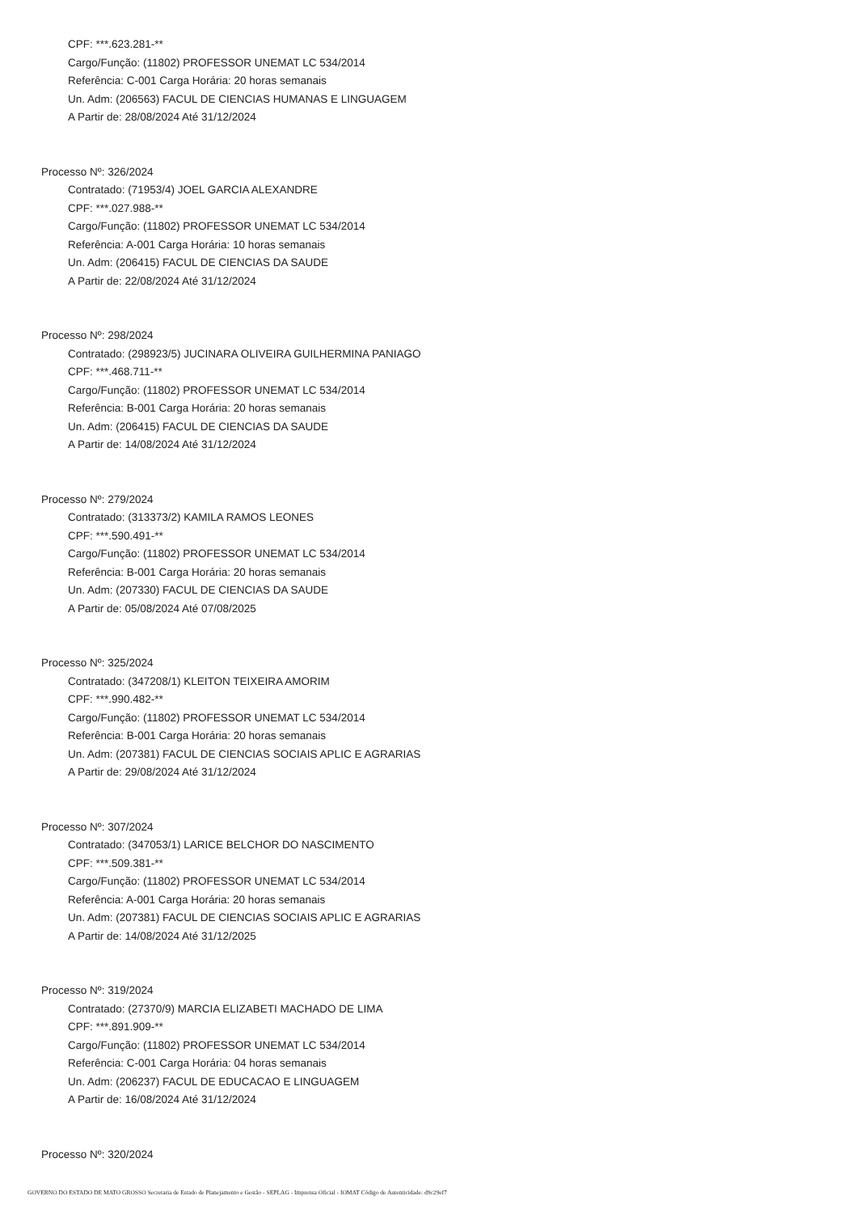CPF: ***.623.281-**
Cargo/Função: (11802) PROFESSOR UNEMAT LC 534/2014
Referência: C-001 Carga Horária: 20 horas semanais
Un. Adm: (206563) FACUL DE CIENCIAS HUMANAS E LINGUAGEM
A Partir de: 28/08/2024 Até 31/12/2024
Processo Nº: 326/2024
Contratado: (71953/4) JOEL GARCIA ALEXANDRE
CPF: ***.027.988-**
Cargo/Função: (11802) PROFESSOR UNEMAT LC 534/2014
Referência: A-001 Carga Horária: 10 horas semanais
Un. Adm: (206415) FACUL DE CIENCIAS DA SAUDE
A Partir de: 22/08/2024 Até 31/12/2024
Processo Nº: 298/2024
Contratado: (298923/5) JUCINARA OLIVEIRA GUILHERMINA PANIAGO
CPF: ***.468.711-**
Cargo/Função: (11802) PROFESSOR UNEMAT LC 534/2014
Referência: B-001 Carga Horária: 20 horas semanais
Un. Adm: (206415) FACUL DE CIENCIAS DA SAUDE
A Partir de: 14/08/2024 Até 31/12/2024
Processo Nº: 279/2024
Contratado: (313373/2) KAMILA RAMOS LEONES
CPF: ***.590.491-**
Cargo/Função: (11802) PROFESSOR UNEMAT LC 534/2014
Referência: B-001 Carga Horária: 20 horas semanais
Un. Adm: (207330) FACUL DE CIENCIAS DA SAUDE
A Partir de: 05/08/2024 Até 07/08/2025
Processo Nº: 325/2024
Contratado: (347208/1) KLEITON TEIXEIRA AMORIM
CPF: ***.990.482-**
Cargo/Função: (11802) PROFESSOR UNEMAT LC 534/2014
Referência: B-001 Carga Horária: 20 horas semanais
Un. Adm: (207381) FACUL DE CIENCIAS SOCIAIS APLIC E AGRARIAS
A Partir de: 29/08/2024 Até 31/12/2024
Processo Nº: 307/2024
Contratado: (347053/1) LARICE BELCHOR DO NASCIMENTO
CPF: ***.509.381-**
Cargo/Função: (11802) PROFESSOR UNEMAT LC 534/2014
Referência: A-001 Carga Horária: 20 horas semanais
Un. Adm: (207381) FACUL DE CIENCIAS SOCIAIS APLIC E AGRARIAS
A Partir de: 14/08/2024 Até 31/12/2025
Processo Nº: 319/2024
Contratado: (27370/9) MARCIA ELIZABETI MACHADO DE LIMA
CPF: ***.891.909-**
Cargo/Função: (11802) PROFESSOR UNEMAT LC 534/2014
Referência: C-001 Carga Horária: 04 horas semanais
Un. Adm: (206237) FACUL DE EDUCACAO E LINGUAGEM
A Partir de: 16/08/2024 Até 31/12/2024
Processo Nº: 320/2024
GOVERNO DO ESTADO DE MATO GROSSO Secretaria de Estado de Planejamento e Gestão - SEPLAG - Imprensa Oficial - IOMAT Código de Autenticidade: d9c29ef7